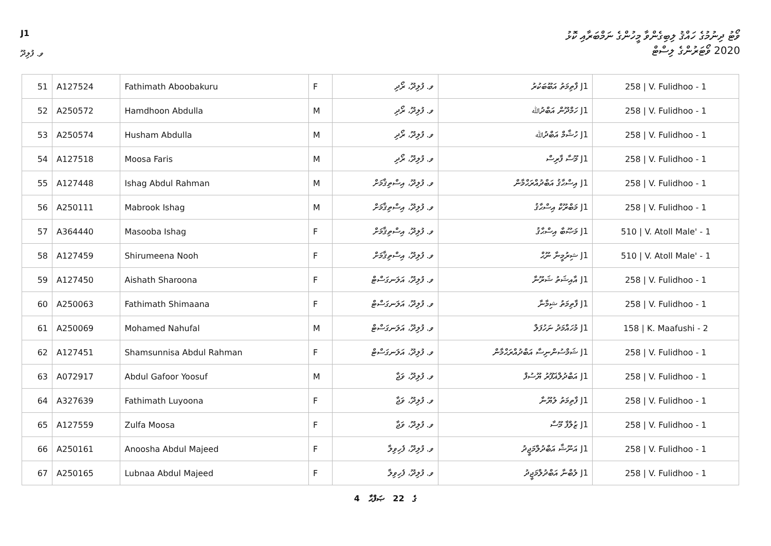J1
ވޯޓު ދިނުމުގެ ހައްޤު ލިބިގެންވާ މީހުންގެ ނަމްބަރާއި ކޮޅު
2020 ވޯޓަރުންގެ ލިސްޓް
ވ. ފުލިދޫ
| 51 | A127524 | Fathimath Aboobakuru | F | ވ. ފުލިދޫ، ރޯދި | J1 ފާތިމަތު އަބޫބަކުރު | 258 / V. Fulidhoo - 1 |
| 52 | A250572 | Hamdhoon Abdulla | M | ވ. ފުލިދޫ، ރޯދި | J1 ހަމްދޫން އަބްދުﷲ | 258 / V. Fulidhoo - 1 |
| 53 | A250574 | Husham Abdulla | M | ވ. ފުލިދޫ، ރޯދި | J1 ހުޝާމް އަބްދުﷲ | 258 / V. Fulidhoo - 1 |
| 54 | A127518 | Moosa Faris | M | ވ. ފުލިދޫ، ރޯދި | J1 މޫސާ ފާރިސް | 258 / V. Fulidhoo - 1 |
| 55 | A127448 | Ishag Abdul Rahman | M | ވ. ފުލިދޫ، އިސްތިޤާމަށް | J1 އިސްޙާޤު އަބްދުއްރަޙްމާން | 258 / V. Fulidhoo - 1 |
| 56 | A250111 | Mabrook Ishag | M | ވ. ފުލިދޫ، އިސްތިޤާމަށް | J1 މަބްރޫކް އިސްޙާޤު | 258 / V. Fulidhoo - 1 |
| 57 | A364440 | Masooba Ishag | F | ވ. ފުލިދޫ، އިސްތިޤާމަށް | J1 މަޞޫބާ އިސްޙާޤު | 510 / V. Atoll Male' - 1 |
| 58 | A127459 | Shirumeena Nooh | F | ވ. ފުލިދޫ، އިސްތިޤާމަށް | J1 ޝިރުމީނާ ނޫޙް | 510 / V. Atoll Male' - 1 |
| 59 | A127450 | Aishath Sharoona | F | ވ. ފުލިދޫ، އަލަނގަސްޓް | J1 އާއިޝަތު ޝަރޫނާ | 258 / V. Fulidhoo - 1 |
| 60 | A250063 | Fathimath Shimaana | F | ވ. ފުލިދޫ، އަލަނގަސްޓް | J1 ފާތިމަތު ޝިމާނާ | 258 / V. Fulidhoo - 1 |
| 61 | A250069 | Mohamed Nahufal | M | ވ. ފުލިދޫ، އަލަނގަސްޓް | J1 މުހައްމަދު ނަހުފަލް | 158 / K. Maafushi - 2 |
| 62 | A127451 | Shamsunnisa Abdul Rahman | F | ވ. ފުލިދޫ، އަލަނގަސްޓް | J1 ޝަމްސުންނިސާ އަބްދުއްރަޙްމާން | 258 / V. Fulidhoo - 1 |
| 63 | A072917 | Abdul Gafoor Yoosuf | M | ވ. ފުލިދޫ، ވަޖާ | J1 އަބްދުލްޣަފޫރު ޔޫސުފް | 258 / V. Fulidhoo - 1 |
| 64 | A327639 | Fathimath Luyoona | F | ވ. ފުލިދޫ، ވަޖާ | J1 ފާތިމަތު ލުޔޫނާ | 258 / V. Fulidhoo - 1 |
| 65 | A127559 | Zulfa Moosa | F | ވ. ފުލިދޫ، ވަޖާ | J1 ޒުލްފާ މޫސާ | 258 / V. Fulidhoo - 1 |
| 66 | A250161 | Anoosha Abdul Majeed | F | ވ. ފުލިދޫ، ފެހިވިލާ | J1 އަނޫޝާ އަބްދުލްމަޖީދު | 258 / V. Fulidhoo - 1 |
| 67 | A250165 | Lubnaa Abdul Majeed | F | ވ. ފުލިދޫ، ފެހިވިލާ | J1 ލުބްނާ އަބްދުލްމަޖީދު | 258 / V. Fulidhoo - 1 |
4 ގެ 22 ޞަފްޙާ